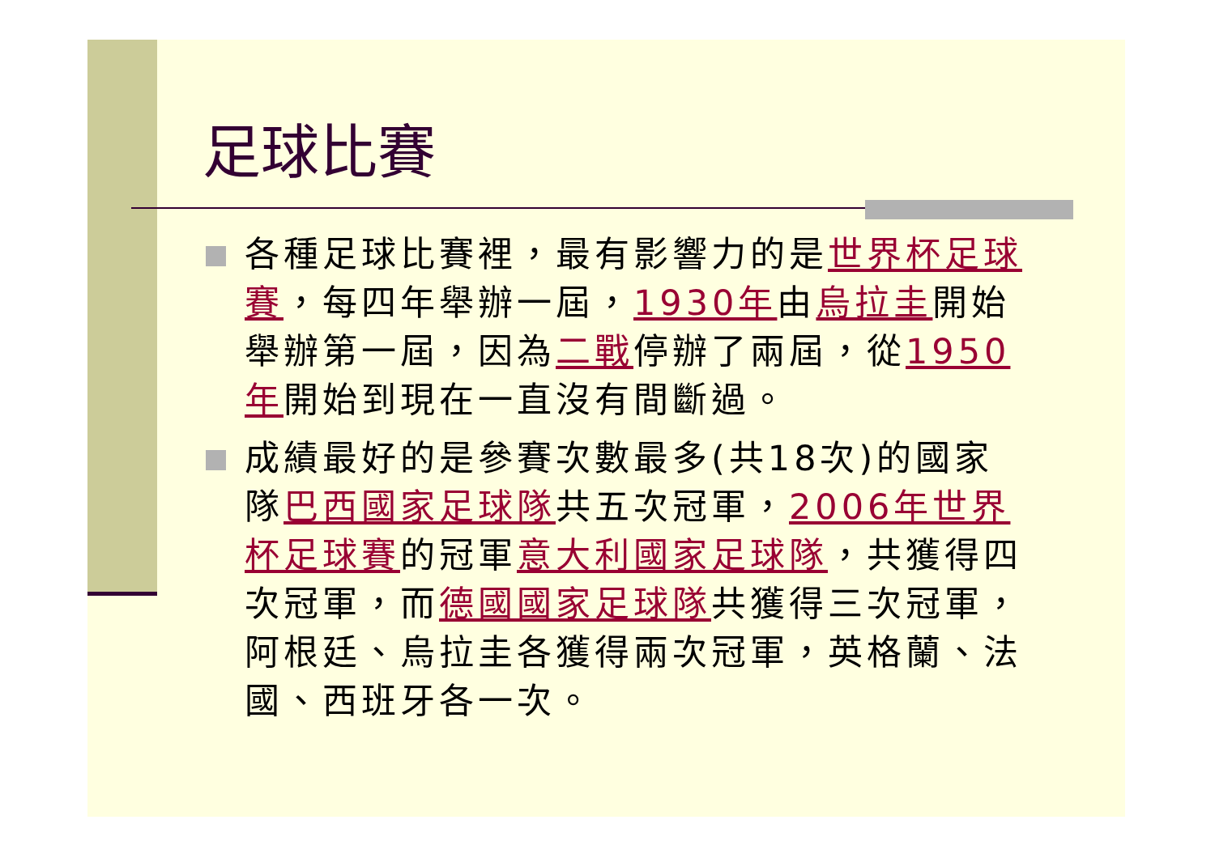足球比賽
各種足球比賽裡，最有影響力的是世界杯足球賽，每四年舉辦一屆，1930年由烏拉圭開始舉辦第一屆，因為二戰停辦了兩屆，從1950年開始到現在一直沒有間斷過。
成績最好的是參賽次數最多(共18次)的國家隊巴西國家足球隊共五次冠軍，2006年世界杯足球賽的冠軍意大利國家足球隊，共獲得四次冠軍，而德國國家足球隊共獲得三次冠軍，阿根廷、烏拉圭各獲得兩次冠軍，英格蘭、法國、西班牙各一次。